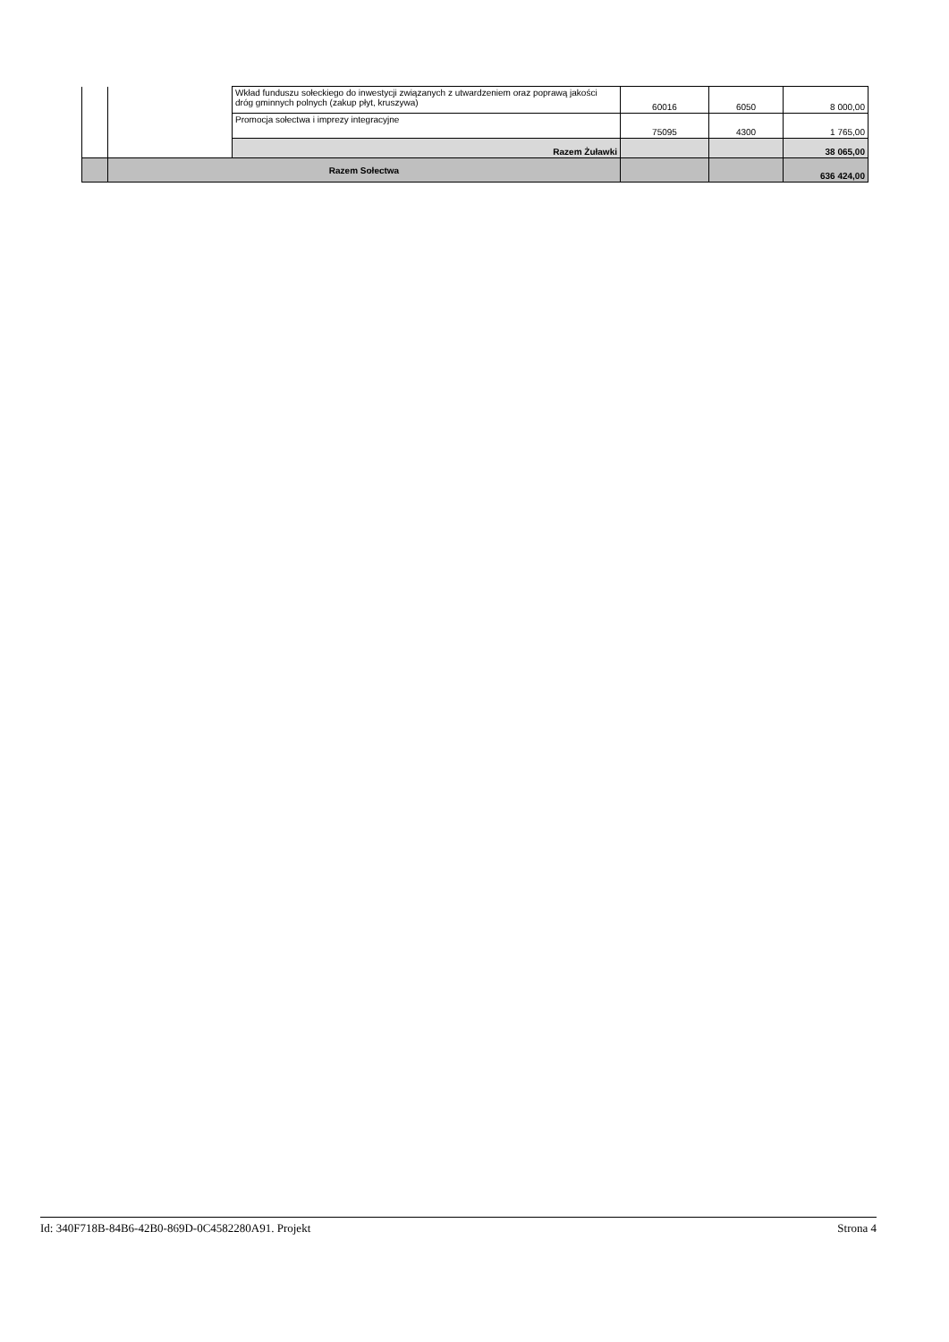| | | Wkład funduszu sołeckiego do inwestycji związanych z utwardzeniem oraz poprawą jakości dróg gminnych polnych (zakup płyt, kruszywa) | 60016 | 6050 | 8 000,00 |
| | | Promocja sołectwa i imprezy integracyjne | 75095 | 4300 | 1 765,00 |
| | | Razem Żuławki | | | 38 065,00 |
| | Razem Sołectwa | | | | 636 424,00 |
Id: 340F718B-84B6-42B0-869D-0C4582280A91. Projekt Strona 4